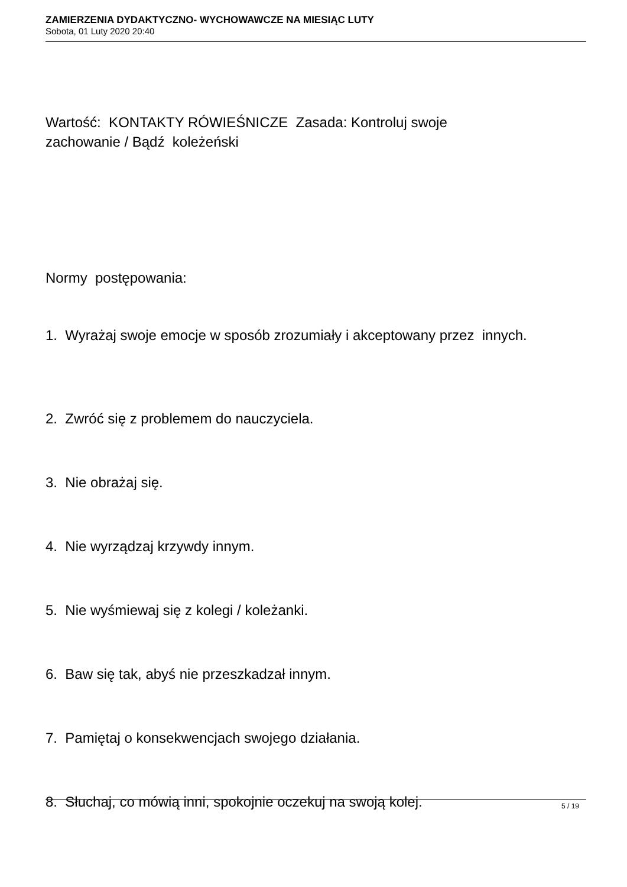ZAMIERZENIA DYDAKTYCZNO- WYCHOWAWCZE NA MIESIĄC LUTY
Sobota, 01 Luty 2020 20:40
Wartość: KONTAKTY RÓWIEŚNICZE Zasada: Kontroluj swoje
zachowanie / Bądź koleżeński
Normy postępowania:
1. Wyrażaj swoje emocje w sposób zrozumiały i akceptowany przez innych.
2. Zwróć się z problemem do nauczyciela.
3. Nie obrażaj się.
4. Nie wyrządzaj krzywdy innym.
5. Nie wyśmiewaj się z kolegi / koleżanki.
6. Baw się tak, abyś nie przeszkadzał innym.
7. Pamiętaj o konsekwencjach swojego działania.
8. Słuchaj, co mówią inni, spokojnie oczekuj na swoją kolej.
5 / 19